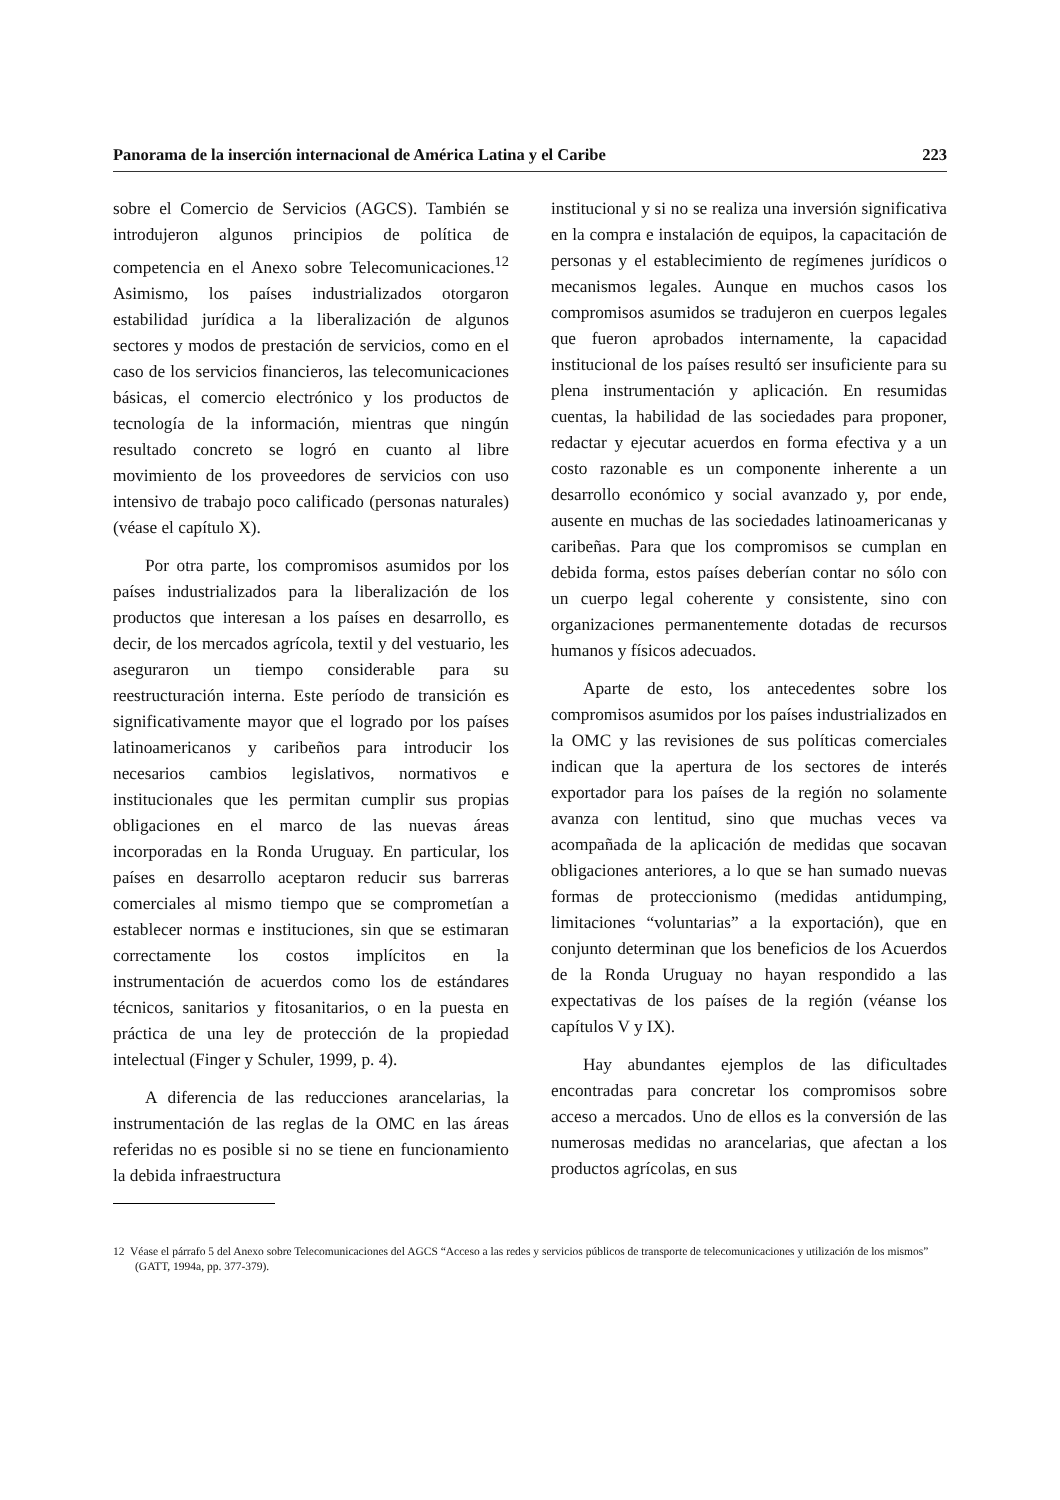Panorama de la inserción internacional de América Latina y el Caribe 223
sobre el Comercio de Servicios (AGCS). También se introdujeron algunos principios de política de competencia en el Anexo sobre Telecomunicaciones.<sup>12</sup> Asimismo, los países industrializados otorgaron estabilidad jurídica a la liberalización de algunos sectores y modos de prestación de servicios, como en el caso de los servicios financieros, las telecomunicaciones básicas, el comercio electrónico y los productos de tecnología de la información, mientras que ningún resultado concreto se logró en cuanto al libre movimiento de los proveedores de servicios con uso intensivo de trabajo poco calificado (personas naturales) (véase el capítulo X).
Por otra parte, los compromisos asumidos por los países industrializados para la liberalización de los productos que interesan a los países en desarrollo, es decir, de los mercados agrícola, textil y del vestuario, les aseguraron un tiempo considerable para su reestructuración interna. Este período de transición es significativamente mayor que el logrado por los países latinoamericanos y caribeños para introducir los necesarios cambios legislativos, normativos e institucionales que les permitan cumplir sus propias obligaciones en el marco de las nuevas áreas incorporadas en la Ronda Uruguay. En particular, los países en desarrollo aceptaron reducir sus barreras comerciales al mismo tiempo que se comprometían a establecer normas e instituciones, sin que se estimaran correctamente los costos implícitos en la instrumentación de acuerdos como los de estándares técnicos, sanitarios y fitosanitarios, o en la puesta en práctica de una ley de protección de la propiedad intelectual (Finger y Schuler, 1999, p. 4).
A diferencia de las reducciones arancelarias, la instrumentación de las reglas de la OMC en las áreas referidas no es posible si no se tiene en funcionamiento la debida infraestructura
institucional y si no se realiza una inversión significativa en la compra e instalación de equipos, la capacitación de personas y el establecimiento de regímenes jurídicos o mecanismos legales. Aunque en muchos casos los compromisos asumidos se tradujeron en cuerpos legales que fueron aprobados internamente, la capacidad institucional de los países resultó ser insuficiente para su plena instrumentación y aplicación. En resumidas cuentas, la habilidad de las sociedades para proponer, redactar y ejecutar acuerdos en forma efectiva y a un costo razonable es un componente inherente a un desarrollo económico y social avanzado y, por ende, ausente en muchas de las sociedades latinoamericanas y caribeñas. Para que los compromisos se cumplan en debida forma, estos países deberían contar no sólo con un cuerpo legal coherente y consistente, sino con organizaciones permanentemente dotadas de recursos humanos y físicos adecuados.
Aparte de esto, los antecedentes sobre los compromisos asumidos por los países industrializados en la OMC y las revisiones de sus políticas comerciales indican que la apertura de los sectores de interés exportador para los países de la región no solamente avanza con lentitud, sino que muchas veces va acompañada de la aplicación de medidas que socavan obligaciones anteriores, a lo que se han sumado nuevas formas de proteccionismo (medidas antidumping, limitaciones “voluntarias” a la exportación), que en conjunto determinan que los beneficios de los Acuerdos de la Ronda Uruguay no hayan respondido a las expectativas de los países de la región (véanse los capítulos V y IX).
Hay abundantes ejemplos de las dificultades encontradas para concretar los compromisos sobre acceso a mercados. Uno de ellos es la conversión de las numerosas medidas no arancelarias, que afectan a los productos agrícolas, en sus
12 Véase el párrafo 5 del Anexo sobre Telecomunicaciones del AGCS “Acceso a las redes y servicios públicos de transporte de telecomunicaciones y utilización de los mismos” (GATT, 1994a, pp. 377-379).